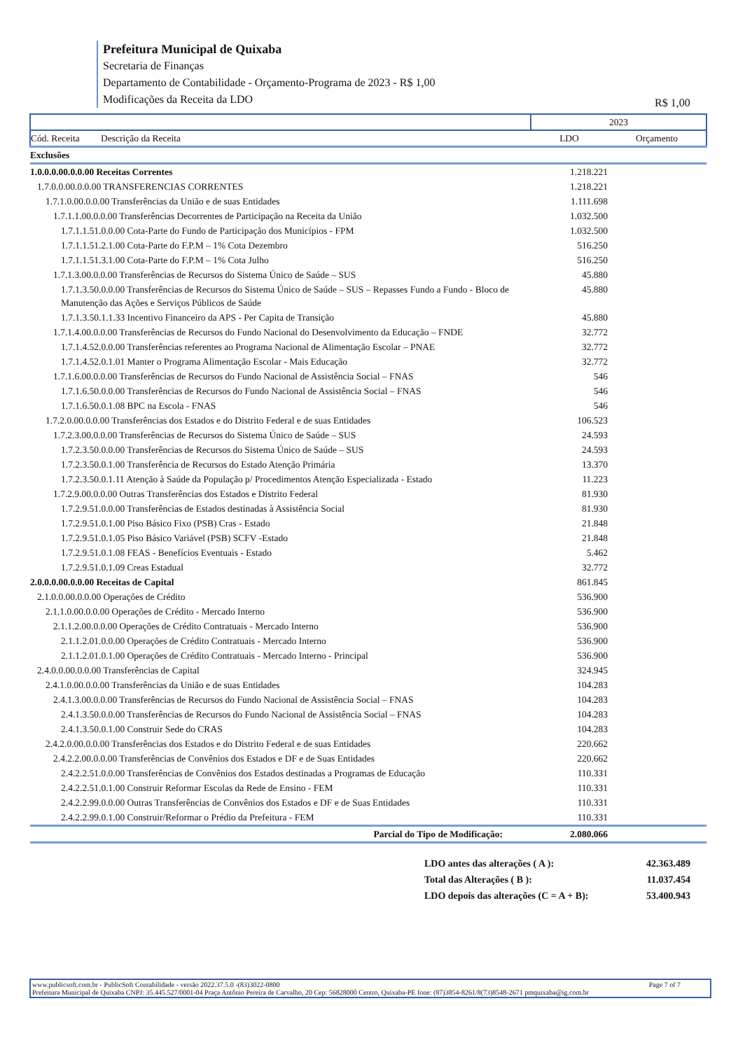Prefeitura Municipal de Quixaba
Secretaria de Finanças
Departamento de Contabilidade - Orçamento-Programa de 2023 - R$ 1,00
Modificações da Receita da LDO
R$ 1,00
| | 2023 | |
| Cód. Receita Descrição da Receita | LDO | Orçamento |
| Exclusões | | |
| 1.0.0.0.00.0.0.00 Receitas Correntes | 1.218.221 | |
| 1.7.0.0.00.0.0.00 TRANSFERENCIAS CORRENTES | 1.218.221 | |
| 1.7.1.0.00.0.0.00 Transferências da União e de suas Entidades | 1.111.698 | |
| 1.7.1.1.00.0.0.00 Transferências Decorrentes de Participação na Receita da União | 1.032.500 | |
| 1.7.1.1.51.0.0.00 Cota-Parte do Fundo de Participação dos Municípios - FPM | 1.032.500 | |
| 1.7.1.1.51.2.1.00 Cota-Parte do F.P.M – 1% Cota Dezembro | 516.250 | |
| 1.7.1.1.51.3.1.00 Cota-Parte do F.P.M – 1% Cota Julho | 516.250 | |
| 1.7.1.3.00.0.0.00 Transferências de Recursos do Sistema Único de Saúde – SUS | 45.880 | |
| 1.7.1.3.50.0.0.00 Transferências de Recursos do Sistema Único de Saúde – SUS – Repasses Fundo a Fundo - Bloco de Manutenção das Ações e Serviços Públicos de Saúde | 45.880 | |
| 1.7.1.3.50.1.1.33 Incentivo Financeiro da APS - Per Capita de Transição | 45.880 | |
| 1.7.1.4.00.0.0.00 Transferências de Recursos do Fundo Nacional do Desenvolvimento da Educação – FNDE | 32.772 | |
| 1.7.1.4.52.0.0.00 Transferências referentes ao Programa Nacional de Alimentação Escolar – PNAE | 32.772 | |
| 1.7.1.4.52.0.1.01 Manter o Programa Alimentação Escolar - Mais Educação | 32.772 | |
| 1.7.1.6.00.0.0.00 Transferências de Recursos do Fundo Nacional de Assistência Social – FNAS | 546 | |
| 1.7.1.6.50.0.0.00 Transferências de Recursos do Fundo Nacional de Assistência Social – FNAS | 546 | |
| 1.7.1.6.50.0.1.08 BPC na Escola - FNAS | 546 | |
| 1.7.2.0.00.0.0.00 Transferências dos Estados e do Distrito Federal e de suas Entidades | 106.523 | |
| 1.7.2.3.00.0.0.00 Transferências de Recursos do Sistema Único de Saúde – SUS | 24.593 | |
| 1.7.2.3.50.0.0.00 Transferências de Recursos do Sistema Único de Saúde – SUS | 24.593 | |
| 1.7.2.3.50.0.1.00 Transferência de Recursos do Estado Atenção Primária | 13.370 | |
| 1.7.2.3.50.0.1.11 Atenção à Saúde da População p/ Procedimentos Atenção Especializada - Estado | 11.223 | |
| 1.7.2.9.00.0.0.00 Outras Transferências dos Estados e Distrito Federal | 81.930 | |
| 1.7.2.9.51.0.0.00 Transferências de Estados destinadas à Assistência Social | 81.930 | |
| 1.7.2.9.51.0.1.00 Piso Básico Fixo (PSB) Cras - Estado | 21.848 | |
| 1.7.2.9.51.0.1.05 Piso Básico Variável (PSB) SCFV -Estado | 21.848 | |
| 1.7.2.9.51.0.1.08 FEAS - Benefícios Eventuais - Estado | 5.462 | |
| 1.7.2.9.51.0.1.09 Creas Estadual | 32.772 | |
| 2.0.0.0.00.0.0.00 Receitas de Capital | 861.845 | |
| 2.1.0.0.00.0.0.00 Operações de Crédito | 536.900 | |
| 2.1.1.0.00.0.0.00 Operações de Crédito - Mercado Interno | 536.900 | |
| 2.1.1.2.00.0.0.00 Operações de Crédito Contratuais - Mercado Interno | 536.900 | |
| 2.1.1.2.01.0.0.00 Operações de Crédito Contratuais - Mercado Interno | 536.900 | |
| 2.1.1.2.01.0.1.00 Operações de Crédito Contratuais - Mercado Interno - Principal | 536.900 | |
| 2.4.0.0.00.0.0.00 Transferências de Capital | 324.945 | |
| 2.4.1.0.00.0.0.00 Transferências da União e de suas Entidades | 104.283 | |
| 2.4.1.3.00.0.0.00 Transferências de Recursos do Fundo Nacional de Assistência Social – FNAS | 104.283 | |
| 2.4.1.3.50.0.0.00 Transferências de Recursos do Fundo Nacional de Assistência Social – FNAS | 104.283 | |
| 2.4.1.3.50.0.1.00 Construir Sede do CRAS | 104.283 | |
| 2.4.2.0.00.0.0.00 Transferências dos Estados e do Distrito Federal e de suas Entidades | 220.662 | |
| 2.4.2.2.00.0.0.00 Transferências de Convênios dos Estados e DF e de Suas Entidades | 220.662 | |
| 2.4.2.2.51.0.0.00 Transferências de Convênios dos Estados destinadas a Programas de Educação | 110.331 | |
| 2.4.2.2.51.0.1.00 Construir Reformar Escolas da Rede de Ensino - FEM | 110.331 | |
| 2.4.2.2.99.0.0.00 Outras Transferências de Convênios dos Estados e DF e de Suas Entidades | 110.331 | |
| 2.4.2.2.99.0.1.00 Construir/Reformar o Prédio da Prefeitura - FEM | 110.331 | |
| Parcial do Tipo de Modificação: | 2.080.066 | |
| LDO antes das alterações ( A ): | 42.363.489 |
| Total das Alterações ( B ): | 11.037.454 |
| LDO depois das alterações (C = A + B): | 53.400.943 |
www.publicsoft.com.br - PublicSoft Contabilidade - versão 2022.37.5.0 -(83)3022-0800 Page 7 of 7
Prefeitura Municipal de Quixaba CNPJ: 35.445.527/0001-04 Praça Antônio Pereira de Carvalho, 20 Cep: 56828000 Centro, Quixaba-PE fone: (87)3854-8261/8(73)8548-2671 pmquixaba@ig.com.br